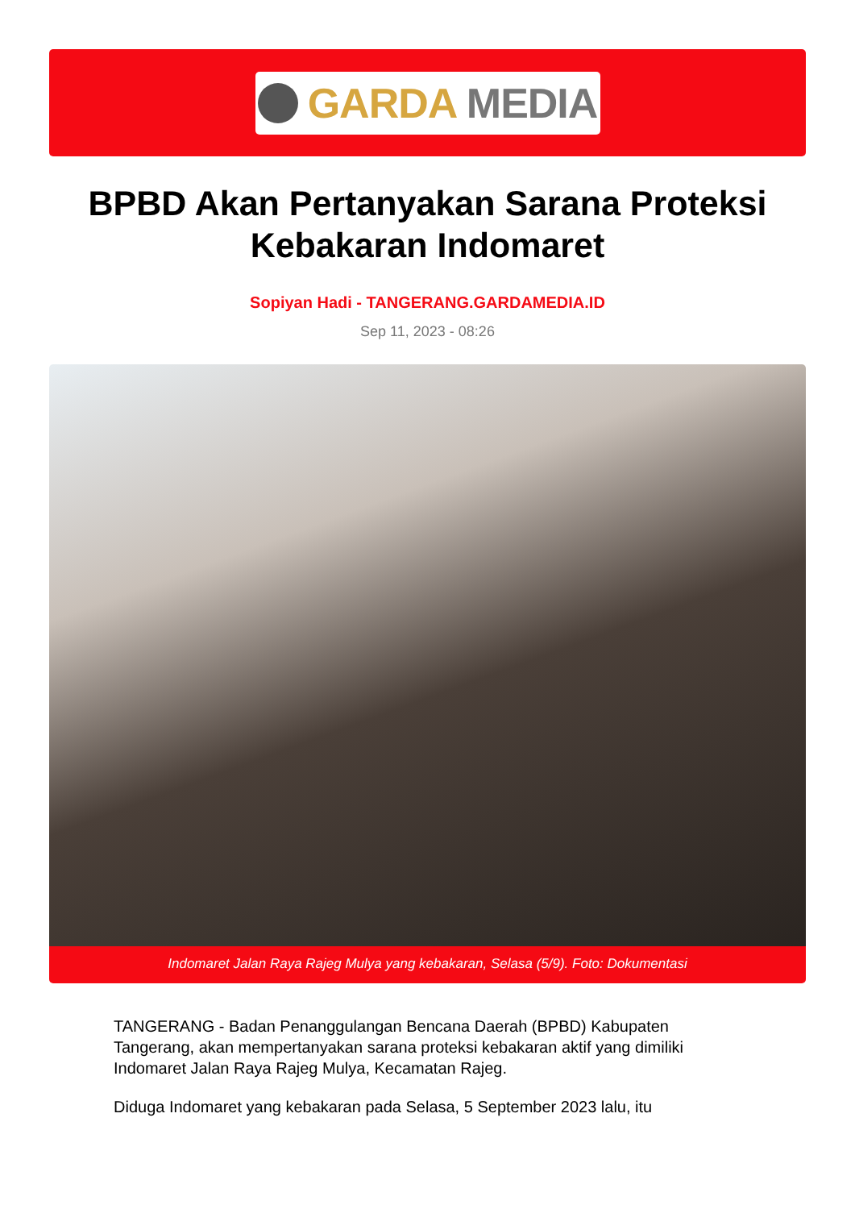GARDA MEDIA
BPBD Akan Pertanyakan Sarana Proteksi Kebakaran Indomaret
Sopiyan Hadi - TANGERANG.GARDAMEDIA.ID
Sep 11, 2023 - 08:26
Indomaret Jalan Raya Rajeg Mulya yang kebakaran, Selasa (5/9). Foto: Dokumentasi
TANGERANG - Badan Penanggulangan Bencana Daerah (BPBD) Kabupaten Tangerang, akan mempertanyakan sarana proteksi kebakaran aktif yang dimiliki Indomaret Jalan Raya Rajeg Mulya, Kecamatan Rajeg.
Diduga Indomaret yang kebakaran pada Selasa, 5 September 2023 lalu, itu